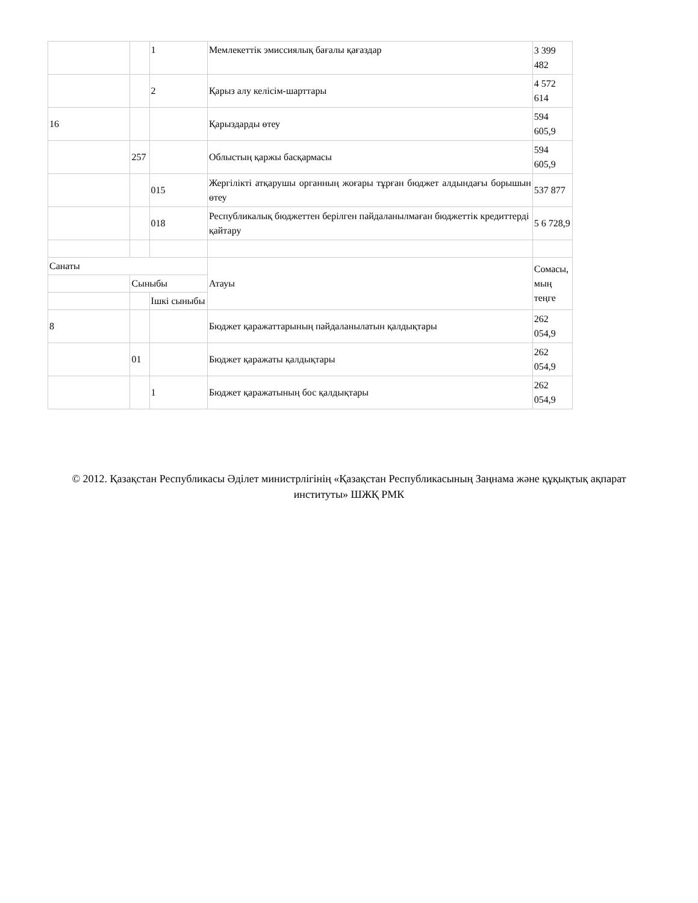| | | 1 | Мемлекеттік эмиссиялық бағалы қағаздар | 3 399 482 |
| | | 2 | Қарыз алу келісім-шарттары | 4 572 614 |
| 16 | | | Қарыздарды өтеу | 594 605,9 |
| | 257 | | Облыстың қаржы басқармасы | 594 605,9 |
| | | 015 | Жергілікті атқарушы органның жоғары тұрған бюджет алдындағы борышын өтеу | 537 877 |
| | | 018 | Республикалық бюджеттен берілген пайдаланылмаған бюджеттік кредиттерді қайтару | 5 6 728,9 |
| Санаты | | | Атауы | Сомасы, мың теңге |
| | Сыныбы | | | |
| | | Ішкі сыныбы | | |
| 8 | | | Бюджет қаражаттарының пайдаланылатын қалдықтары | 262 054,9 |
| | 01 | | Бюджет қаражаты қалдықтары | 262 054,9 |
| | | 1 | Бюджет қаражатының бос қалдықтары | 262 054,9 |
© 2012. Қазақстан Республикасы Әділет министрлігінің «Қазақстан Республикасының Заңнама және құқықтық ақпарат институты» ШЖҚ РМК